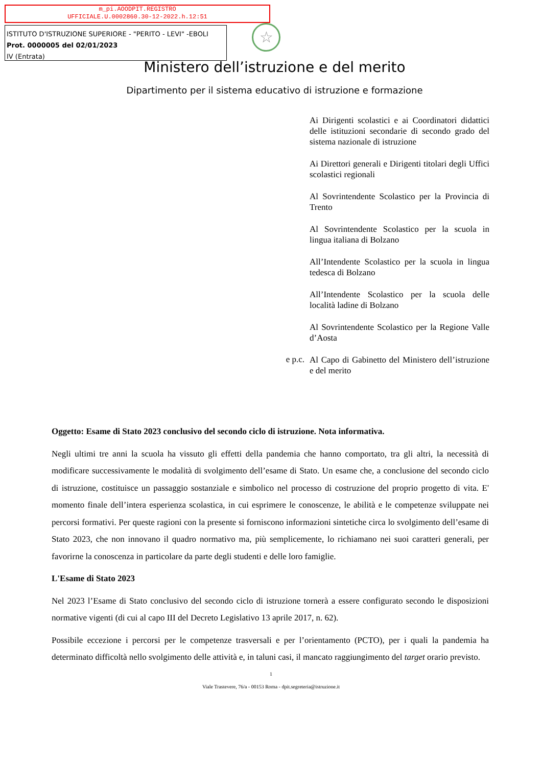m_pi.AOODPIT.REGISTRO
UFFICIALE.U.0002860.30-12-2022.h.12:51
ISTITUTO D'ISTRUZIONE SUPERIORE - "PERITO - LEVI" -EBOLI
Prot. 0000005 del 02/01/2023
IV (Entrata)
☆
Ministero dell’istruzione e del merito
Dipartimento per il sistema educativo di istruzione e formazione
Ai Dirigenti scolastici e ai Coordinatori didattici delle istituzioni secondarie di secondo grado del sistema nazionale di istruzione
Ai Direttori generali e Dirigenti titolari degli Uffici scolastici regionali
Al Sovrintendente Scolastico per la Provincia di Trento
Al Sovrintendente Scolastico per la scuola in lingua italiana di Bolzano
All’Intendente Scolastico per la scuola in lingua tedesca di Bolzano
All’Intendente Scolastico per la scuola delle località ladine di Bolzano
Al Sovrintendente Scolastico per la Regione Valle d’Aosta
e p.c.
Al Capo di Gabinetto del Ministero dell’istruzione e del merito
Oggetto: Esame di Stato 2023 conclusivo del secondo ciclo di istruzione. Nota informativa.
Negli ultimi tre anni la scuola ha vissuto gli effetti della pandemia che hanno comportato, tra gli altri, la necessità di modificare successivamente le modalità di svolgimento dell’esame di Stato. Un esame che, a conclusione del secondo ciclo di istruzione, costituisce un passaggio sostanziale e simbolico nel processo di costruzione del proprio progetto di vita. E' momento finale dell’intera esperienza scolastica, in cui esprimere le conoscenze, le abilità e le competenze sviluppate nei percorsi formativi. Per queste ragioni con la presente si forniscono informazioni sintetiche circa lo svolgimento dell’esame di Stato 2023, che non innovano il quadro normativo ma, più semplicemente, lo richiamano nei suoi caratteri generali, per favorirne la conoscenza in particolare da parte degli studenti e delle loro famiglie.
L'Esame di Stato 2023
Nel 2023 l’Esame di Stato conclusivo del secondo ciclo di istruzione tornerà a essere configurato secondo le disposizioni normative vigenti (di cui al capo III del Decreto Legislativo 13 aprile 2017, n. 62).
Possibile eccezione i percorsi per le competenze trasversali e per l’orientamento (PCTO), per i quali la pandemia ha determinato difficoltà nello svolgimento delle attività e, in taluni casi, il mancato raggiungimento del target orario previsto.
1
Viale Trastevere, 76/a - 00153 Roma - dpit.segreteria@istruzione.it